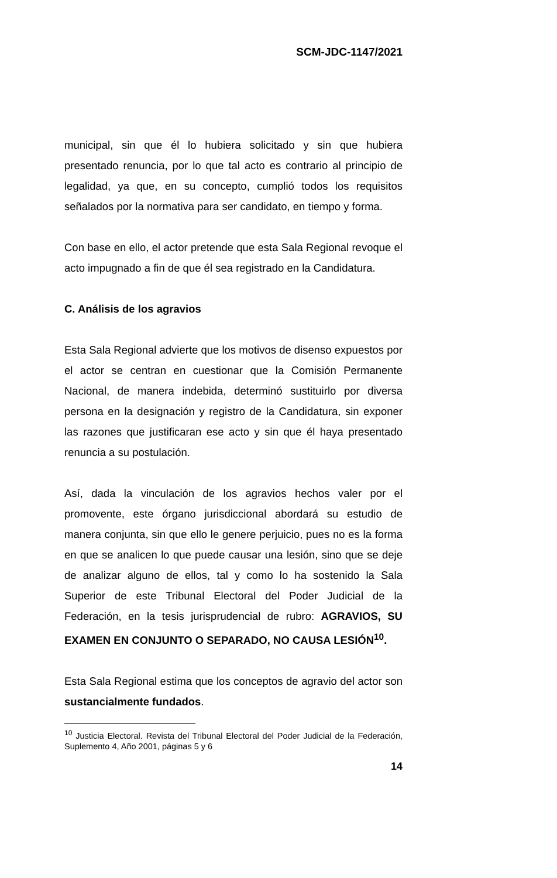SCM-JDC-1147/2021
municipal, sin que él lo hubiera solicitado y sin que hubiera presentado renuncia, por lo que tal acto es contrario al principio de legalidad, ya que, en su concepto, cumplió todos los requisitos señalados por la normativa para ser candidato, en tiempo y forma.
Con base en ello, el actor pretende que esta Sala Regional revoque el acto impugnado a fin de que él sea registrado en la Candidatura.
C. Análisis de los agravios
Esta Sala Regional advierte que los motivos de disenso expuestos por el actor se centran en cuestionar que la Comisión Permanente Nacional, de manera indebida, determinó sustituirlo por diversa persona en la designación y registro de la Candidatura, sin exponer las razones que justificaran ese acto y sin que él haya presentado renuncia a su postulación.
Así, dada la vinculación de los agravios hechos valer por el promovente, este órgano jurisdiccional abordará su estudio de manera conjunta, sin que ello le genere perjuicio, pues no es la forma en que se analicen lo que puede causar una lesión, sino que se deje de analizar alguno de ellos, tal y como lo ha sostenido la Sala Superior de este Tribunal Electoral del Poder Judicial de la Federación, en la tesis jurisprudencial de rubro: AGRAVIOS, SU EXAMEN EN CONJUNTO O SEPARADO, NO CAUSA LESIÓN<sup>10</sup>.
Esta Sala Regional estima que los conceptos de agravio del actor son sustancialmente fundados.
<sup>10</sup> Justicia Electoral. Revista del Tribunal Electoral del Poder Judicial de la Federación, Suplemento 4, Año 2001, páginas 5 y 6
14